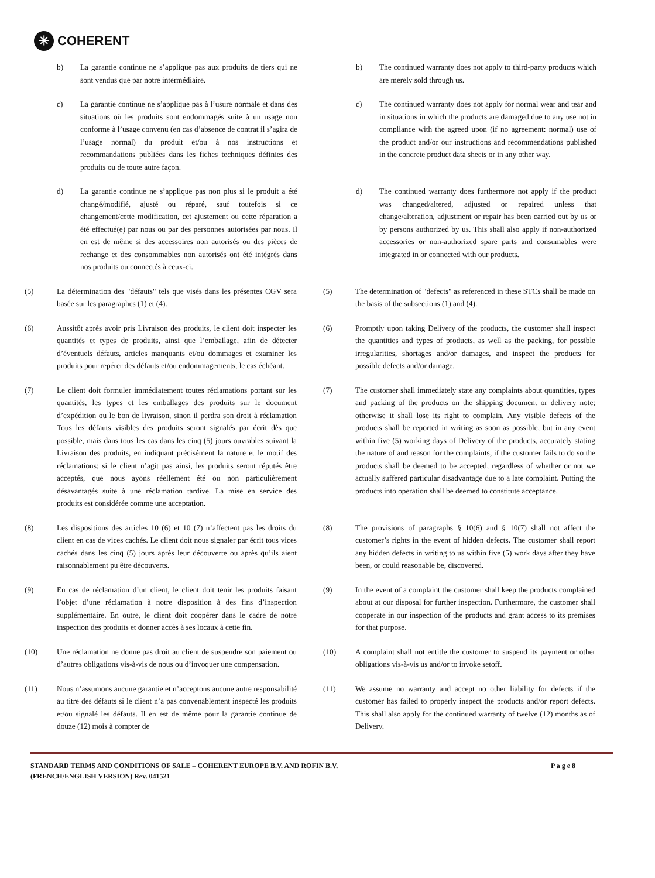✳
COHERENT
b) La garantie continue ne s’applique pas aux produits de tiers qui ne sont vendus que par notre intermédiaire.
b) The continued warranty does not apply to third-party products which are merely sold through us.
c) La garantie continue ne s’applique pas à l’usure normale et dans des situations où les produits sont endommagés suite à un usage non conforme à l’usage convenu (en cas d’absence de contrat il s’agira de l’usage normal) du produit et/ou à nos instructions et recommandations publiées dans les fiches techniques définies des produits ou de toute autre façon.
c) The continued warranty does not apply for normal wear and tear and in situations in which the products are damaged due to any use not in compliance with the agreed upon (if no agreement: normal) use of the product and/or our instructions and recommendations published in the concrete product data sheets or in any other way.
d) La garantie continue ne s’applique pas non plus si le produit a été changé/modifié, ajusté ou réparé, sauf toutefois si ce changement/cette modification, cet ajustement ou cette réparation a été effectué(e) par nous ou par des personnes autorisées par nous. Il en est de même si des accessoires non autorisés ou des pièces de rechange et des consommables non autorisés ont été intégrés dans nos produits ou connectés à ceux-ci.
d) The continued warranty does furthermore not apply if the product was changed/altered, adjusted or repaired unless that change/alteration, adjustment or repair has been carried out by us or by persons authorized by us. This shall also apply if non-authorized accessories or non-authorized spare parts and consumables were integrated in or connected with our products.
(5) La détermination des "défauts" tels que visés dans les présentes CGV sera basée sur les paragraphes (1) et (4).
(5) The determination of "defects" as referenced in these STCs shall be made on the basis of the subsections (1) and (4).
(6) Aussitôt après avoir pris Livraison des produits, le client doit inspecter les quantités et types de produits, ainsi que l’emballage, afin de détecter d’éventuels défauts, articles manquants et/ou dommages et examiner les produits pour repérer des défauts et/ou endommagements, le cas échéant.
(6) Promptly upon taking Delivery of the products, the customer shall inspect the quantities and types of products, as well as the packing, for possible irregularities, shortages and/or damages, and inspect the products for possible defects and/or damage.
(7) Le client doit formuler immédiatement toutes réclamations portant sur les quantités, les types et les emballages des produits sur le document d’expédition ou le bon de livraison, sinon il perdra son droit à réclamation Tous les défauts visibles des produits seront signalés par écrit dès que possible, mais dans tous les cas dans les cinq (5) jours ouvrables suivant la Livraison des produits, en indiquant précisément la nature et le motif des réclamations; si le client n’agit pas ainsi, les produits seront réputés être acceptés, que nous ayons réellement été ou non particulièrement désavantagés suite à une réclamation tardive. La mise en service des produits est considérée comme une acceptation.
(7) The customer shall immediately state any complaints about quantities, types and packing of the products on the shipping document or delivery note; otherwise it shall lose its right to complain. Any visible defects of the products shall be reported in writing as soon as possible, but in any event within five (5) working days of Delivery of the products, accurately stating the nature of and reason for the complaints; if the customer fails to do so the products shall be deemed to be accepted, regardless of whether or not we actually suffered particular disadvantage due to a late complaint. Putting the products into operation shall be deemed to constitute acceptance.
(8) Les dispositions des articles 10 (6) et 10 (7) n’affectent pas les droits du client en cas de vices cachés. Le client doit nous signaler par écrit tous vices cachés dans les cinq (5) jours après leur découverte ou après qu’ils aient raisonnablement pu être découverts.
(8) The provisions of paragraphs § 10(6) and § 10(7) shall not affect the customer’s rights in the event of hidden defects. The customer shall report any hidden defects in writing to us within five (5) work days after they have been, or could reasonable be, discovered.
(9) En cas de réclamation d’un client, le client doit tenir les produits faisant l’objet d’une réclamation à notre disposition à des fins d’inspection supplémentaire. En outre, le client doit coopérer dans le cadre de notre inspection des produits et donner accès à ses locaux à cette fin.
(9) In the event of a complaint the customer shall keep the products complained about at our disposal for further inspection. Furthermore, the customer shall cooperate in our inspection of the products and grant access to its premises for that purpose.
(10) Une réclamation ne donne pas droit au client de suspendre son paiement ou d’autres obligations vis-à-vis de nous ou d’invoquer une compensation.
(10) A complaint shall not entitle the customer to suspend its payment or other obligations vis-à-vis us and/or to invoke setoff.
(11) Nous n’assumons aucune garantie et n’acceptons aucune autre responsabilité au titre des défauts si le client n’a pas convenablement inspecté les produits et/ou signalé les défauts. Il en est de même pour la garantie continue de douze (12) mois à compter de
(11) We assume no warranty and accept no other liability for defects if the customer has failed to properly inspect the products and/or report defects. This shall also apply for the continued warranty of twelve (12) months as of Delivery.
STANDARD TERMS AND CONDITIONS OF SALE – COHERENT EUROPE B.V. AND ROFIN B.V.
(FRENCH/ENGLISH VERSION) Rev. 041521 P a g e 8